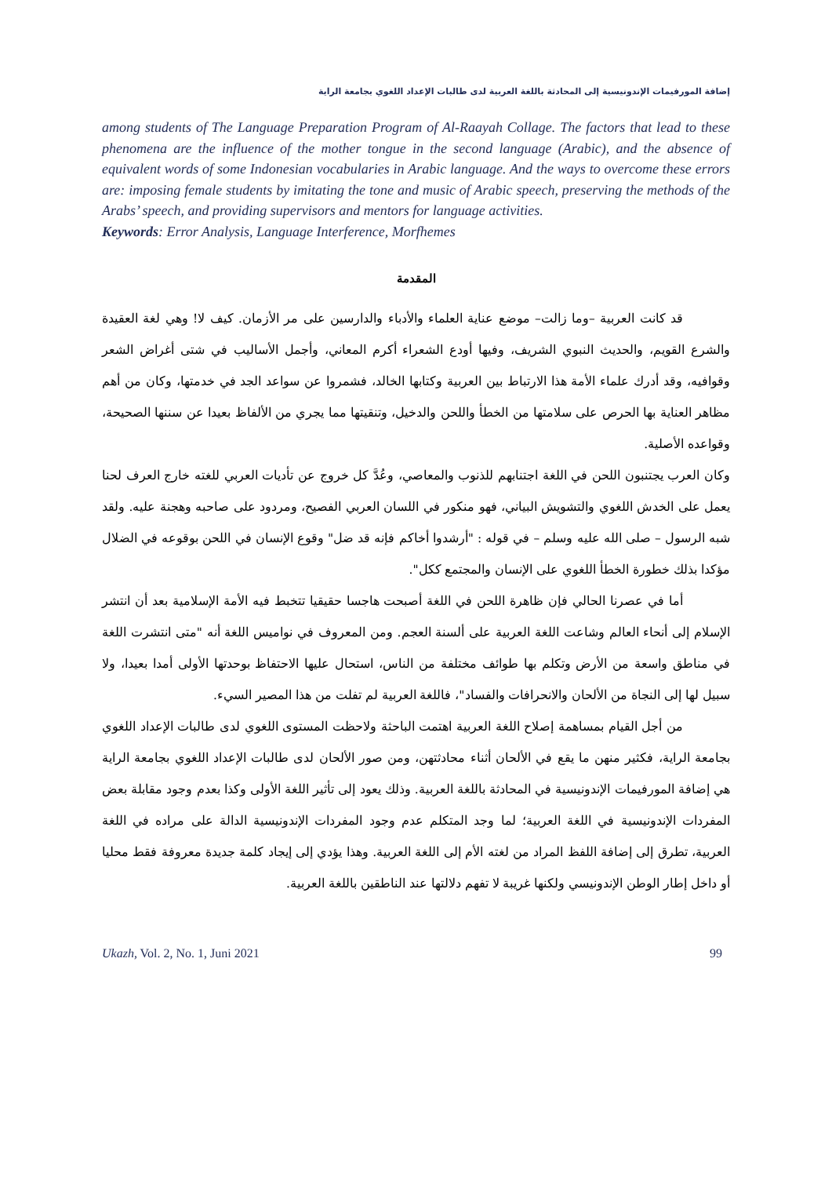إضافة المورفيمات الإندونيسية إلى المحادثة باللغة العربية لدى طالبات الإعداد اللغوي بجامعة الراية
among students of The Language Preparation Program of Al-Raayah Collage. The factors that lead to these phenomena are the influence of the mother tongue in the second language (Arabic), and the absence of equivalent words of some Indonesian vocabularies in Arabic language. And the ways to overcome these errors are: imposing female students by imitating the tone and music of Arabic speech, preserving the methods of the Arabs’ speech, and providing supervisors and mentors for language activities.
Keywords: Error Analysis, Language Interference, Morfhemes
المقدمة
قد كانت العربية –وما زالت– موضع عناية العلماء والأدباء والدارسين على مر الأزمان. كيف لا! وهي لغة العقيدة والشرع القويم، والحديث النبوي الشريف، وفيها أودع الشعراء أكرم المعاني، وأجمل الأساليب في شتى أغراض الشعر وقوافيه، وقد أدرك علماء الأمة هذا الارتباط بين العربية وكتابها الخالد، فشمروا عن سواعد الجد في خدمتها، وكان من أهم مظاهر العناية بها الحرص على سلامتها من الخطأ واللحن والدخيل، وتنقيتها مما يجري من الألفاظ بعيدا عن سننها الصحيحة، وقواعده الأصلية.
وكان العرب يجتنبون اللحن في اللغة اجتنابهم للذنوب والمعاصي، وعُدَّ كل خروج عن تأديات العربي للغته خارج العرف لحنا يعمل على الخدش اللغوي والتشويش البياني، فهو منكور في اللسان العربي الفصيح، ومردود على صاحبه وهجنة عليه. ولقد شبه الرسول – صلى الله عليه وسلم – في قوله : "أرشدوا أخاكم فإنه قد ضل" وقوع الإنسان في اللحن بوقوعه في الضلال مؤكدا بذلك خطورة الخطأ اللغوي على الإنسان والمجتمع ككل".
أما في عصرنا الحالي فإن ظاهرة اللحن في اللغة أصبحت هاجسا حقيقيا تتخبط فيه الأمة الإسلامية بعد أن انتشر الإسلام إلى أنحاء العالم وشاعت اللغة العربية على ألسنة العجم. ومن المعروف في نواميس اللغة أنه "متى انتشرت اللغة في مناطق واسعة من الأرض وتكلم بها طوائف مختلفة من الناس، استحال عليها الاحتفاظ بوحدتها الأولى أمدا بعيدا، ولا سبيل لها إلى النجاة من الألحان والانحرافات والفساد"، فاللغة العربية لم تفلت من هذا المصير السيء.
من أجل القيام بمساهمة إصلاح اللغة العربية اهتمت الباحثة ولاحظت المستوى اللغوي لدى طالبات الإعداد اللغوي بجامعة الراية، فكثير منهن ما يقع في الألحان أثناء محادثتهن، ومن صور الألحان لدى طالبات الإعداد اللغوي بجامعة الراية هي إضافة المورفيمات الإندونيسية في المحادثة باللغة العربية. وذلك يعود إلى تأثير اللغة الأولى وكذا بعدم وجود مقابلة بعض المفردات الإندونيسية في اللغة العربية؛ لما وجد المتكلم عدم وجود المفردات الإندونيسية الدالة على مراده في اللغة العربية، تطرق إلى إضافة اللفظ المراد من لغته الأم إلى اللغة العربية. وهذا يؤدي إلى إيجاد كلمة جديدة معروفة فقط محليا أو داخل إطار الوطن الإندونيسي ولكنها غريبة لا تفهم دلالتها عند الناطقين باللغة العربية.
Ukazh, Vol. 2, No. 1, Juni 2021 99